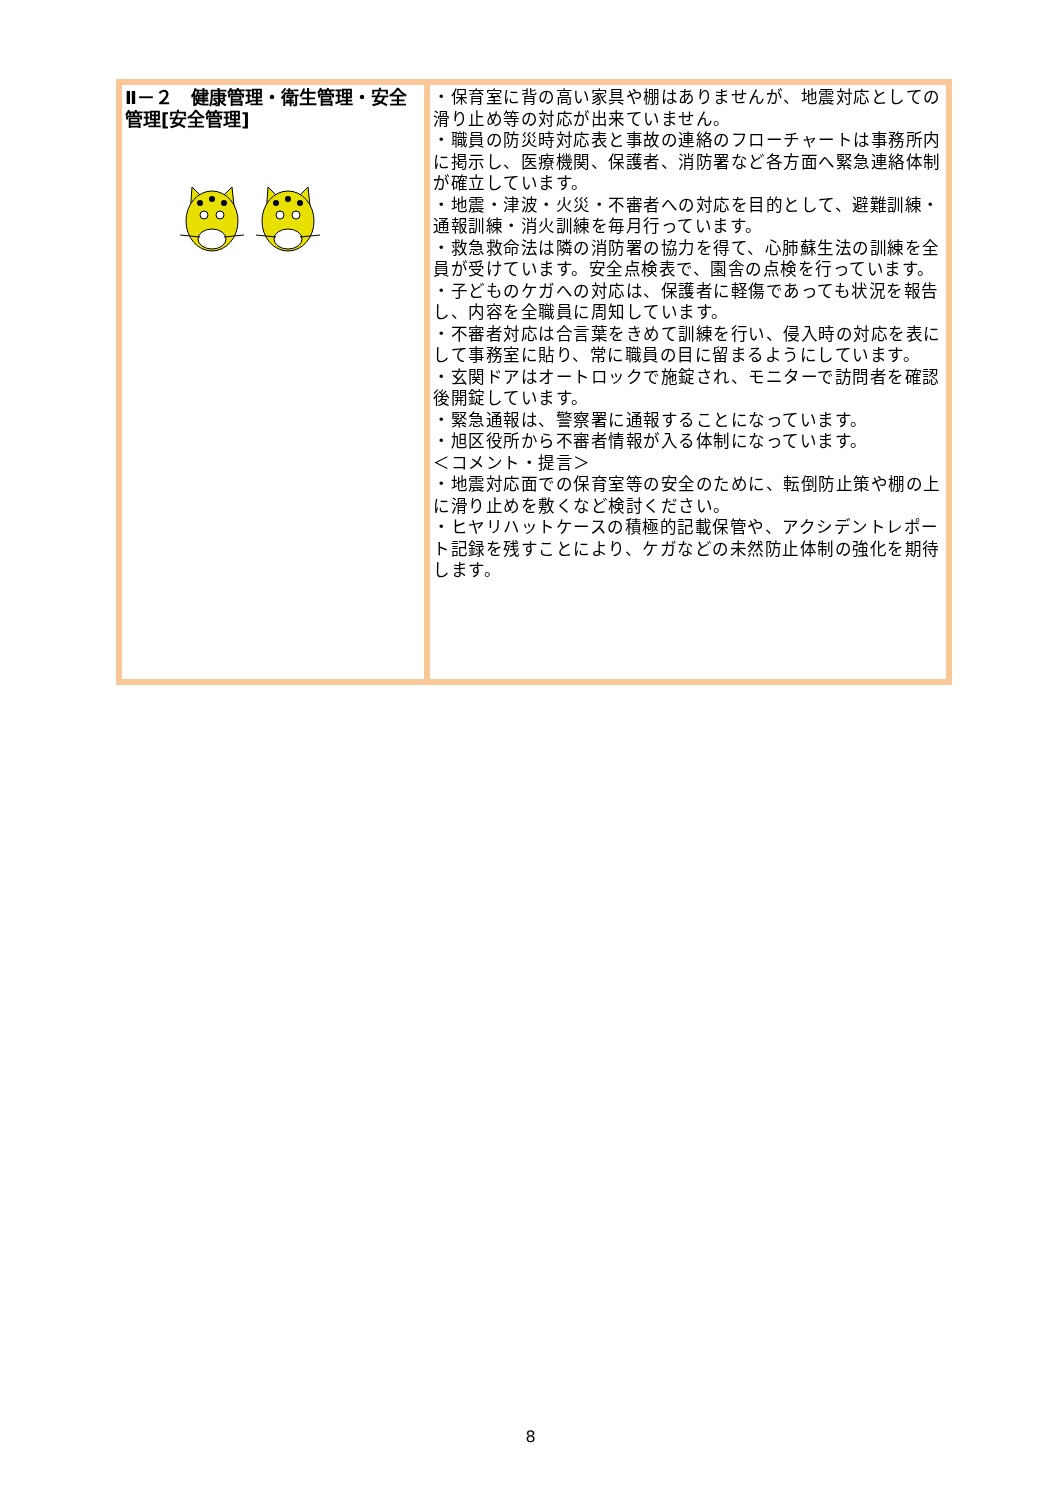| Ⅱ－２ 健康管理・衛生管理・安全管理[安全管理] | ・保育室に背の高い家具や棚はありませんが、地震対応としての滑り止め等の対応が出来ていません。 ・職員の防災時対応表と事故の連絡のフローチャートは事務所内に掲示し、医療機関、保護者、消防署など各方面へ緊急連絡体制が確立しています。 ・地震・津波・火災・不審者への対応を目的として、避難訓練・通報訓練・消火訓練を毎月行っています。 ・救急救命法は隣の消防署の協力を得て、心肺蘇生法の訓練を全員が受けています。安全点検表で、園舎の点検を行っています。 ・子どものケガへの対応は、保護者に軽傷であっても状況を報告し、内容を全職員に周知しています。 ・不審者対応は合言葉をきめて訓練を行い、侵入時の対応を表にして事務室に貼り、常に職員の目に留まるようにしています。 ・玄関ドアはオートロックで施錠され、モニターで訪問者を確認後開錠しています。 ・緊急通報は、警察署に通報することになっています。 ・旭区役所から不審者情報が入る体制になっています。 ＜コメント・提言＞ ・地震対応面での保育室等の安全のために、転倒防止策や棚の上に滑り止めを敷くなど検討ください。 ・ヒヤリハットケースの積極的記載保管や、アクシデントレポート記録を残すことにより、ケガなどの未然防止体制の強化を期待します。 |
8